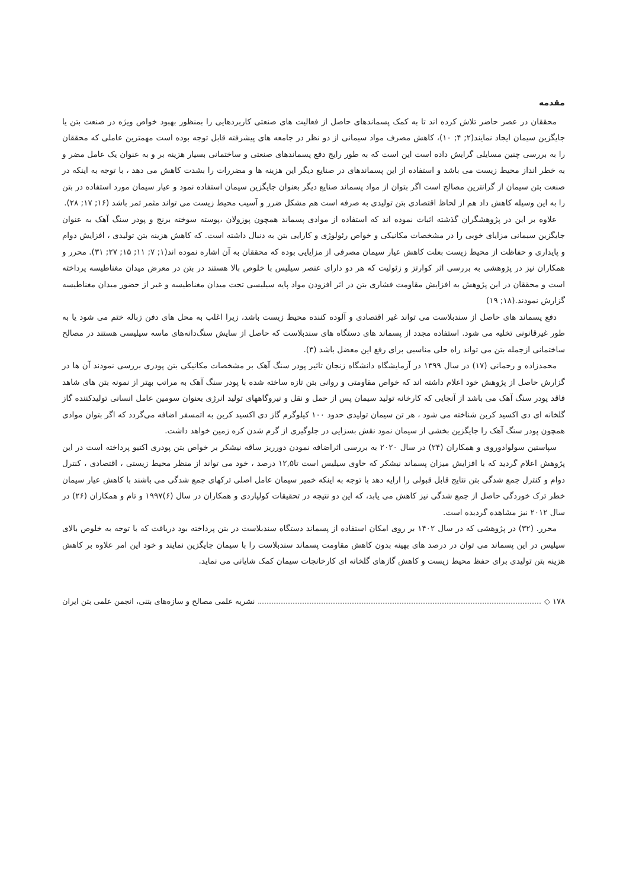مقدمه
محققان در عصر حاضر تلاش کرده اند تا به کمک پسماندهای حاصل از فعالیت های صنعتی کاربردهایی را بمنظور بهبود خواص ویژه در صنعت بتن یا جایگزین سیمان ایجاد نمایند(۲; ۴; ۱۰)، کاهش مصرف مواد سیمانی از دو نظر در جامعه های پیشرفته قابل توجه بوده است مهمترین عاملی که محققان را به بررسی چنین مسایلی گرایش داده است این است که به طور رایج دفع پسماندهای صنعتی و ساختمانی بسیار هزینه بر و به عنوان یک عامل مضر و به خطر انداز محیط زیست می باشد و استفاده از این پسماندهای در صنایع دیگر این هزینه ها و مضررات را بشدت کاهش می دهد ، با توجه به اینکه در صنعت بتن سیمان از گرانترین مصالح است اگر بتوان از مواد پسماند صنایع دیگر بعنوان جایگزین سیمان استفاده نمود و عیار سیمان مورد استفاده در بتن را به این وسیله کاهش داد هم از لحاظ اقتصادی بتن تولیدی به صرفه است هم مشکل ضرر و آسیب محیط زیست می تواند مثمر ثمر باشد (۱۶; ۱۷; ۲۸).
علاوه بر این در پژوهشگران گذشته اثبات نموده اند که استفاده از موادی پسماند همچون پوزولان ،پوسته سوخته برنج و پودر سنگ آهک به عنوان جایگزین سیمانی مزایای خوبی را در مشخصات مکانیکی و خواص رئولوژی و کارایی بتن به دنبال داشته است. که کاهش هزینه بتن تولیدی ، افزایش دوام و پایداری و حفاظت از محیط زیست بعلت کاهش عیار سیمان مصرفی از مزایایی بوده که محققان به آن اشاره نموده اند(۱; ۷; ۱۱; ۱۵; ۲۷; ۳۱). محرر و همکاران نیز در پژوهشی به بررسی اثر کوارتز و زئولیت که هر دو دارای عنصر سیلیس با خلوص بالا هستند در بتن در معرض میدان مغناطیسه پرداخته است و محققان در این پژوهش به افزایش مقاومت فشاری بتن در اثر افزودن مواد پایه سیلیسی تحت میدان مغناطیسه و غیر از حضور میدان مغناطیسه گزارش نمودند.(۱۸; ۱۹)
دفع پسماند های حاصل از سندبلاست می تواند غیر اقتصادی و آلوده کننده محیط زیست باشد، زیرا اغلب به محل های دفن زباله ختم می شود یا به طور غیرقانونی تخلیه می شود. استفاده مجدد از پسماند های دستگاه های سندبلاست که حاصل از سایش سنگ‌دانه‌های ماسه سیلیسی هستند در مصالح ساختمانی ازجمله بتن می تواند راه حلی مناسبی برای رفع این معضل باشد (۳).
محمدزاده و رحمانی (۱۷) در سال ۱۳۹۹ در آزمایشگاه دانشگاه زنجان تاثیر پودر سنگ آهک بر مشخصات مکانیکی بتن پودری بررسی نمودند آن ها در گزارش حاصل از پژوهش خود اعلام داشته اند که خواص مقاومتی و روانی بتن تازه ساخته شده با پودر سنگ آهک به مراتب بهتر از نمونه بتن های شاهد فاقد پودر سنگ آهک می باشد از آنجایی که کارخانه تولید سیمان پس از حمل و نقل و نیروگاههای تولید انرژی بعنوان سومین عامل انسانی تولیدکننده گاز گلخانه ای دی اکسید کربن شناخته می شود ، هر تن سیمان تولیدی حدود ۱۰۰ کیلوگرم گاز دی اکسید کربن به اتمسفر اضافه می‌گردد که اگر بتوان موادی همچون پودر سنگ آهک را جایگزین بخشی از سیمان نمود نقش بسزایی در جلوگیری از گرم شدن کره زمین خواهد داشت.
سپاستین سولوادوروی و همکاران (۲۴) در سال ۲۰۲۰ به بررسی اثراضافه نمودن دورریز ساقه نیشکر بر خواص بتن پودری اکتیو پرداخته است در این پژوهش اعلام گردید که با افزایش میزان پسماند نیشکر که حاوی سیلیس است تا۱۲,۵ درصد ، خود می تواند از منظر محیط زیستی ، اقتصادی ، کنترل دوام و کنترل جمع شدگی بتن نتایج قابل قبولی را ارایه دهد با توجه به اینکه خمیر سیمان عامل اصلی ترکهای جمع شدگی می باشند با کاهش عیار سیمان خطر ترک خوردگی حاصل از جمع شدگی نیز کاهش می یابد، که این دو نتیجه در تحقیقات کولپاردی و همکاران در سال (۶)۱۹۹۷ و تام و همکاران (۲۶) در سال ۲۰۱۲ نیز مشاهده گردیده است.
محرر. (۳۲) در پژوهشی که در سال ۱۴۰۲ بر روی امکان استفاده از پسماند دستگاه سندبلاست در بتن پرداخته بود دریافت که با توجه به خلوص بالای سیلیس در این پسماند می توان در درصد های بهینه بدون کاهش مقاومت پسماند سندبلاست را با سیمان جایگزین نمایند و خود این امر علاوه بر کاهش هزینه بتن تولیدی برای حفظ محیط زیست و کاهش گازهای گلخانه ای کارخانجات سیمان کمک شایانی می نماید.
۱۷۸ ◇ نشریه علمی مصالح و سازه‌های بتنی، انجمن علمی بتن ایران